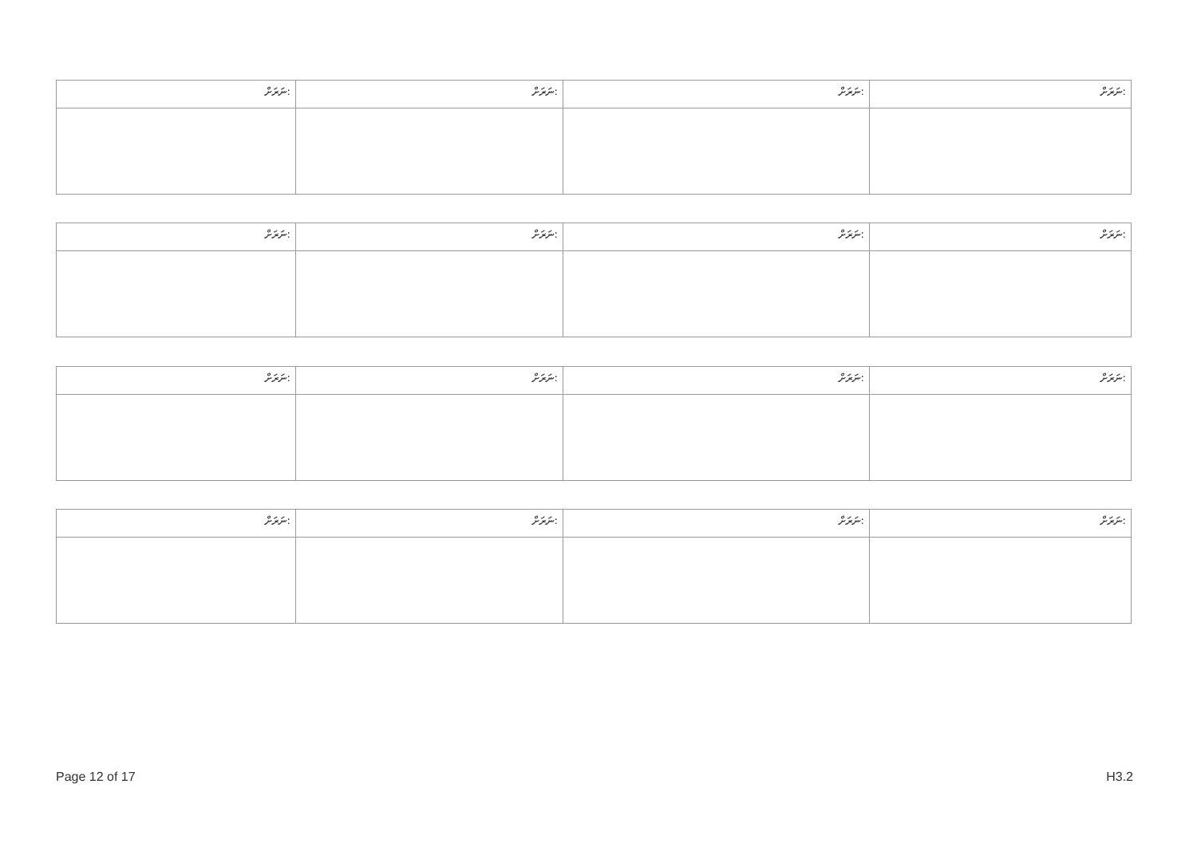| ނަރަށް: | ނަރަށް: | ނަރަށް: | ނަރަށް: |
| ނަރަށް: | ނަރަށް: | ނަރަށް: | ނަރަށް: |
| ނަރަށް: | ނަރަށް: | ނަރަށް: | ނަރަށް: |
| ނަރަށް: | ނަރަށް: | ނަރަށް: | ނަރަށް: |
Page 12 of 17 H3.2